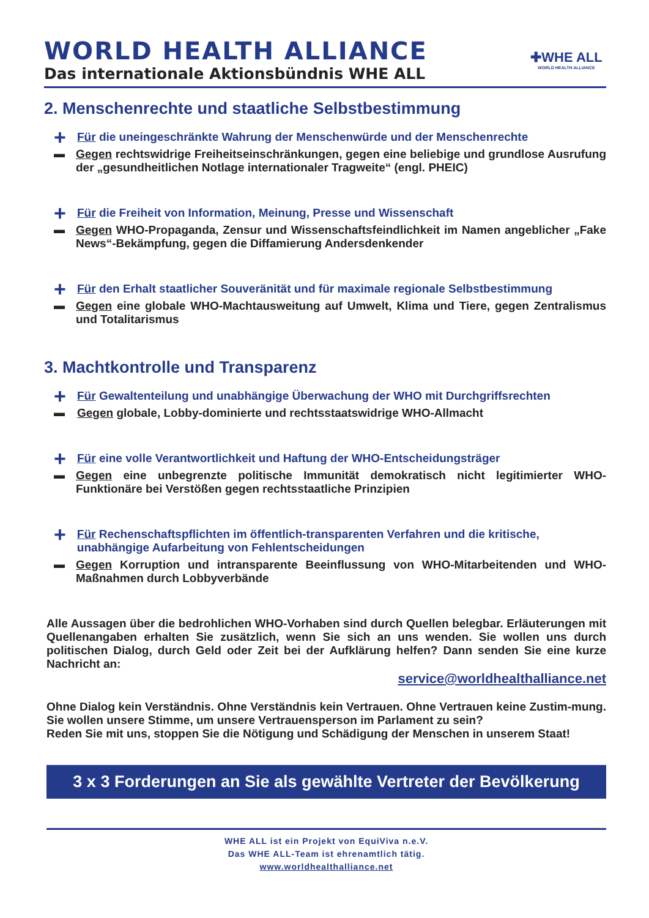WORLD HEALTH ALLIANCE
Das internationale Aktionsbündnis WHE ALL
✚WHE ALL
WORLD HEALTH ALLIANCE
2. Menschenrechte und staatliche Selbstbestimmung
+ Für die uneingeschränkte Wahrung der Menschenwürde und der Menschenrechte
▬ Gegen rechtswidrige Freiheitseinschränkungen, gegen eine beliebige und grundlose Ausrufung der „gesundheitlichen Notlage internationaler Tragweite“ (engl. PHEIC)
+ Für die Freiheit von Information, Meinung, Presse und Wissenschaft
▬ Gegen WHO-Propaganda, Zensur und Wissenschaftsfeindlichkeit im Namen angeblicher „Fake News“-Bekämpfung, gegen die Diffamierung Andersdenkender
+ Für den Erhalt staatlicher Souveränität und für maximale regionale Selbstbestimmung
▬ Gegen eine globale WHO-Machtausweitung auf Umwelt, Klima und Tiere, gegen Zentralismus und Totalitarismus
3. Machtkontrolle und Transparenz
+ Für Gewaltenteilung und unabhängige Überwachung der WHO mit Durchgriffsrechten
▬ Gegen globale, Lobby-dominierte und rechtsstaatswidrige WHO-Allmacht
+ Für eine volle Verantwortlichkeit und Haftung der WHO-Entscheidungsträger
▬ Gegen eine unbegrenzte politische Immunität demokratisch nicht legitimierter WHO-Funktionäre bei Verstößen gegen rechtsstaatliche Prinzipien
+ Für Rechenschaftspflichten im öffentlich-transparenten Verfahren und die kritische, unabhängige Aufarbeitung von Fehlentscheidungen
▬ Gegen Korruption und intransparente Beeinflussung von WHO-Mitarbeitenden und WHO-Maßnahmen durch Lobbyverbände
Alle Aussagen über die bedrohlichen WHO-Vorhaben sind durch Quellen belegbar. Erläuterungen mit Quellenangaben erhalten Sie zusätzlich, wenn Sie sich an uns wenden. Sie wollen uns durch politischen Dialog, durch Geld oder Zeit bei der Aufklärung helfen? Dann senden Sie eine kurze Nachricht an:
service@worldhealthalliance.net
Ohne Dialog kein Verständnis. Ohne Verständnis kein Vertrauen. Ohne Vertrauen keine Zustim-mung. Sie wollen unsere Stimme, um unsere Vertrauensperson im Parlament zu sein?
Reden Sie mit uns, stoppen Sie die Nötigung und Schädigung der Menschen in unserem Staat!
3 x 3 Forderungen an Sie als gewählte Vertreter der Bevölkerung
WHE ALL ist ein Projekt von EquiViva n.e.V.
Das WHE ALL-Team ist ehrenamtlich tätig.
www.worldhealthalliance.net